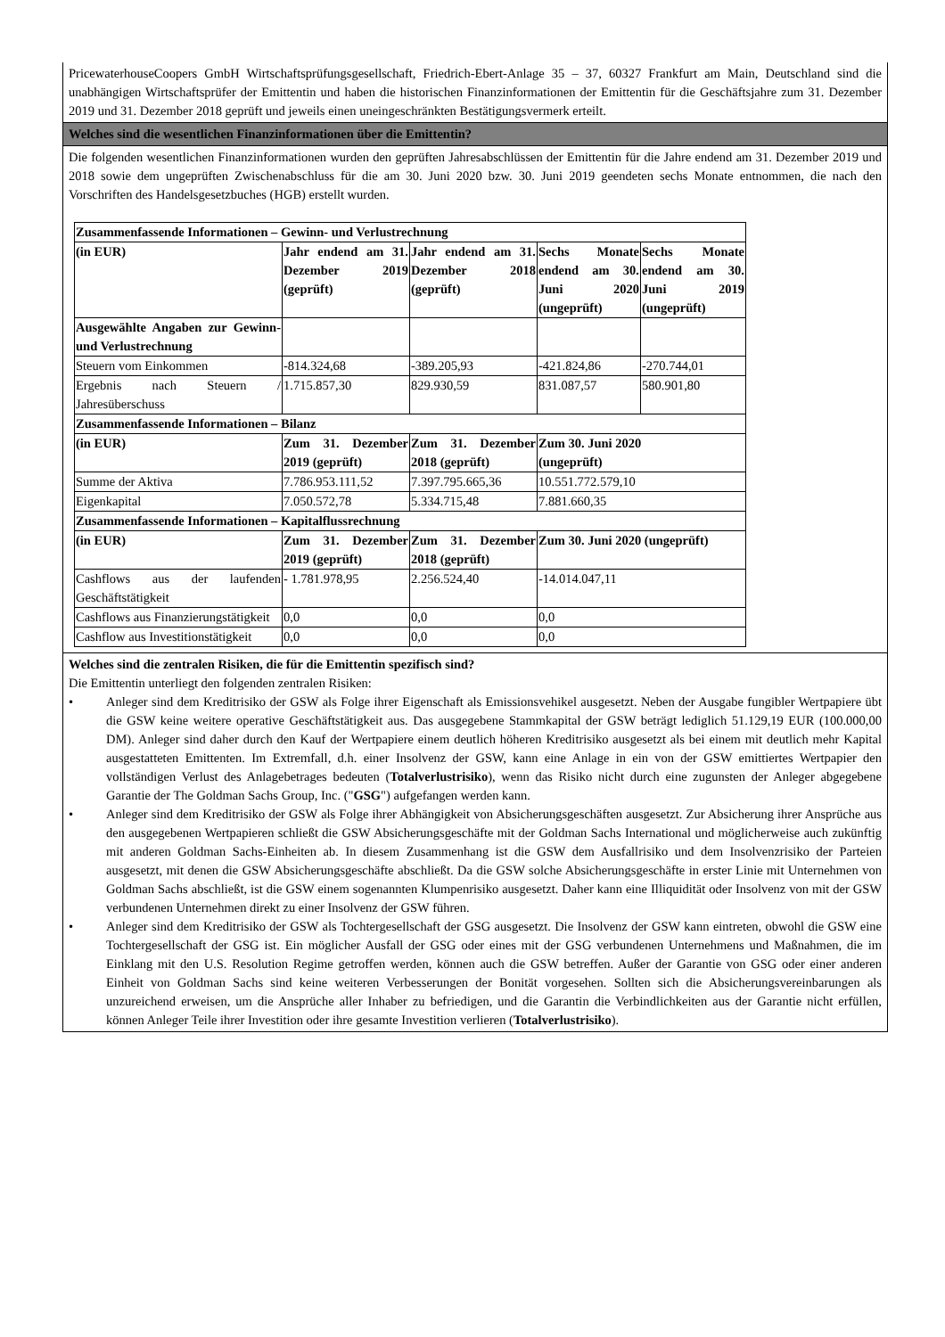PricewaterhouseCoopers GmbH Wirtschaftsprüfungsgesellschaft, Friedrich-Ebert-Anlage 35 – 37, 60327 Frankfurt am Main, Deutschland sind die unabhängigen Wirtschaftsprüfer der Emittentin und haben die historischen Finanzinformationen der Emittentin für die Geschäftsjahre zum 31. Dezember 2019 und 31. Dezember 2018 geprüft und jeweils einen uneingeschränkten Bestätigungsvermerk erteilt.
Welches sind die wesentlichen Finanzinformationen über die Emittentin?
Die folgenden wesentlichen Finanzinformationen wurden den geprüften Jahresabschlüssen der Emittentin für die Jahre endend am 31. Dezember 2019 und 2018 sowie dem ungeprüften Zwischenabschluss für die am 30. Juni 2020 bzw. 30. Juni 2019 geendeten sechs Monate entnommen, die nach den Vorschriften des Handelsgesetzbuches (HGB) erstellt wurden.
| Zusammenfassende Informationen – Gewinn- und Verlustrechnung | | | | |
| (in EUR) | Jahr endend am 31. Dezember 2019 (geprüft) | Jahr endend am 31. Dezember 2018 (geprüft) | Sechs Monate endend am 30. Juni 2020 (ungeprüft) | Sechs Monate endend am 30. Juni 2019 (ungeprüft) |
| Ausgewählte Angaben zur Gewinn- und Verlustrechnung | | | | |
| Steuern vom Einkommen | -814.324,68 | -389.205,93 | -421.824,86 | -270.744,01 |
| Ergebnis nach Steuern / Jahresüberschuss | 1.715.857,30 | 829.930,59 | 831.087,57 | 580.901,80 |
| Zusammenfassende Informationen – Bilanz | | | | |
| (in EUR) | Zum 31. Dezember 2019 (geprüft) | Zum 31. Dezember 2018 (geprüft) | Zum 30. Juni 2020 (ungeprüft) | |
| Summe der Aktiva | 7.786.953.111,52 | 7.397.795.665,36 | 10.551.772.579,10 | |
| Eigenkapital | 7.050.572,78 | 5.334.715,48 | 7.881.660,35 | |
| Zusammenfassende Informationen – Kapitalflussrechnung | | | | |
| (in EUR) | Zum 31. Dezember 2019 (geprüft) | Zum 31. Dezember 2018 (geprüft) | Zum 30. Juni 2020 (ungeprüft) | |
| Cashflows aus der laufenden Geschäftstätigkeit | - 1.781.978,95 | 2.256.524,40 | -14.014.047,11 | |
| Cashflows aus Finanzierungstätigkeit | 0,0 | 0,0 | 0,0 | |
| Cashflow aus Investitionstätigkeit | 0,0 | 0,0 | 0,0 | |
Welches sind die zentralen Risiken, die für die Emittentin spezifisch sind?
Die Emittentin unterliegt den folgenden zentralen Risiken:
• Anleger sind dem Kreditrisiko der GSW als Folge ihrer Eigenschaft als Emissionsvehikel ausgesetzt. Neben der Ausgabe fungibler Wertpapiere übt die GSW keine weitere operative Geschäftstätigkeit aus. Das ausgegebene Stammkapital der GSW beträgt lediglich 51.129,19 EUR (100.000,00 DM). Anleger sind daher durch den Kauf der Wertpapiere einem deutlich höheren Kreditrisiko ausgesetzt als bei einem mit deutlich mehr Kapital ausgestatteten Emittenten. Im Extremfall, d.h. einer Insolvenz der GSW, kann eine Anlage in ein von der GSW emittiertes Wertpapier den vollständigen Verlust des Anlagebetrages bedeuten (Totalverlustrisiko), wenn das Risiko nicht durch eine zugunsten der Anleger abgegebene Garantie der The Goldman Sachs Group, Inc. ("GSG") aufgefangen werden kann.
• Anleger sind dem Kreditrisiko der GSW als Folge ihrer Abhängigkeit von Absicherungsgeschäften ausgesetzt. Zur Absicherung ihrer Ansprüche aus den ausgegebenen Wertpapieren schließt die GSW Absicherungsgeschäfte mit der Goldman Sachs International und möglicherweise auch zukünftig mit anderen Goldman Sachs-Einheiten ab. In diesem Zusammenhang ist die GSW dem Ausfallrisiko und dem Insolvenzrisiko der Parteien ausgesetzt, mit denen die GSW Absicherungsgeschäfte abschließt. Da die GSW solche Absicherungsgeschäfte in erster Linie mit Unternehmen von Goldman Sachs abschließt, ist die GSW einem sogenannten Klumpenrisiko ausgesetzt. Daher kann eine Illiquidität oder Insolvenz von mit der GSW verbundenen Unternehmen direkt zu einer Insolvenz der GSW führen.
• Anleger sind dem Kreditrisiko der GSW als Tochtergesellschaft der GSG ausgesetzt. Die Insolvenz der GSW kann eintreten, obwohl die GSW eine Tochtergesellschaft der GSG ist. Ein möglicher Ausfall der GSG oder eines mit der GSG verbundenen Unternehmens und Maßnahmen, die im Einklang mit den U.S. Resolution Regime getroffen werden, können auch die GSW betreffen. Außer der Garantie von GSG oder einer anderen Einheit von Goldman Sachs sind keine weiteren Verbesserungen der Bonität vorgesehen. Sollten sich die Absicherungsvereinbarungen als unzureichend erweisen, um die Ansprüche aller Inhaber zu befriedigen, und die Garantin die Verbindlichkeiten aus der Garantie nicht erfüllen, können Anleger Teile ihrer Investition oder ihre gesamte Investition verlieren (Totalverlustrisiko).